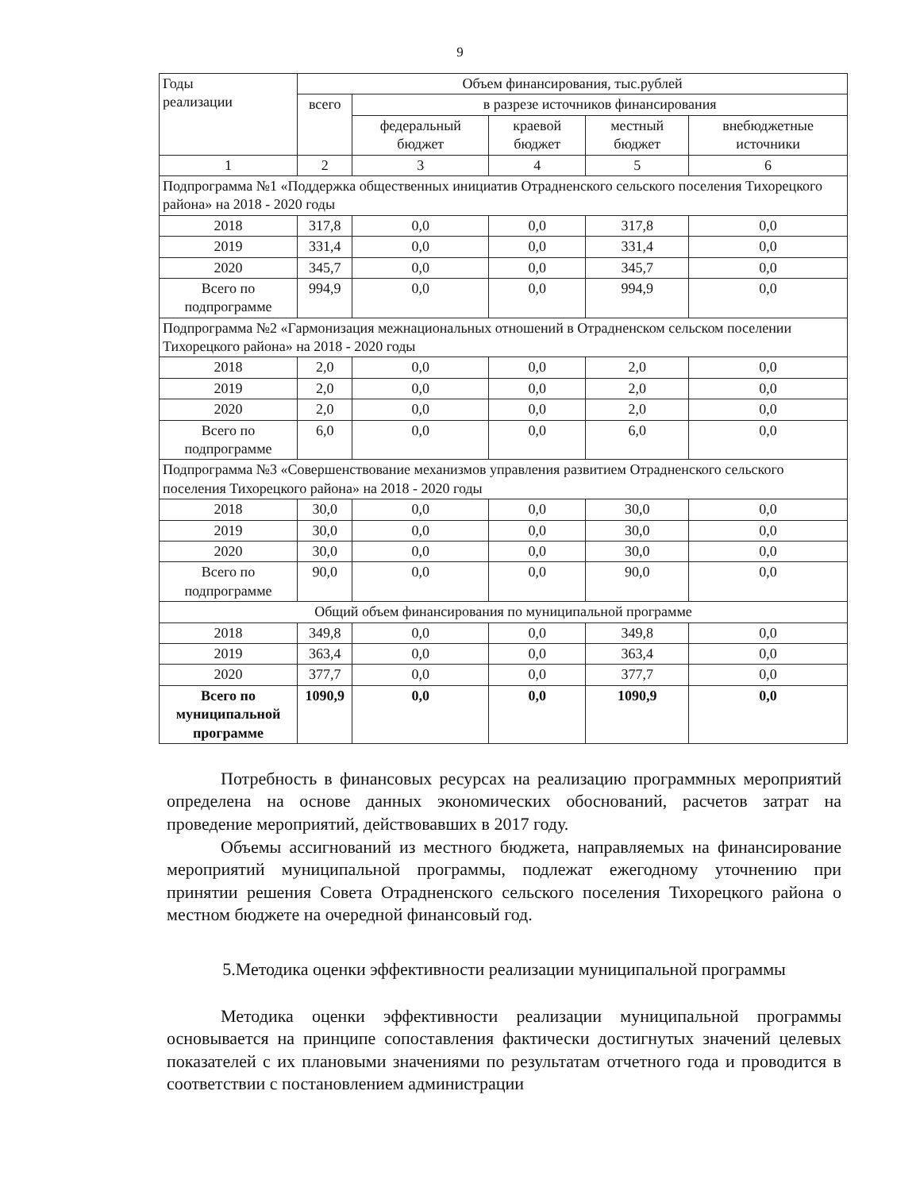9
| Годы реализации | Объем финансирования, тыс.рублей | | | | |
| --- | --- | --- | --- | --- | --- |
| | всего | в разрезе источников финансирования | | | |
| | | федеральный бюджет | краевой бюджет | местный бюджет | внебюджетные источники |
| 1 | 2 | 3 | 4 | 5 | 6 |
| Подпрограмма №1 «Поддержка общественных инициатив Отрадненского сельского поселения Тихорецкого района» на 2018 - 2020 годы | | | | | |
| 2018 | 317,8 | 0,0 | 0,0 | 317,8 | 0,0 |
| 2019 | 331,4 | 0,0 | 0,0 | 331,4 | 0,0 |
| 2020 | 345,7 | 0,0 | 0,0 | 345,7 | 0,0 |
| Всего по подпрограмме | 994,9 | 0,0 | 0,0 | 994,9 | 0,0 |
| Подпрограмма №2 «Гармонизация межнациональных отношений в Отрадненском сельском поселении Тихорецкого района» на 2018 - 2020 годы | | | | | |
| 2018 | 2,0 | 0,0 | 0,0 | 2,0 | 0,0 |
| 2019 | 2,0 | 0,0 | 0,0 | 2,0 | 0,0 |
| 2020 | 2,0 | 0,0 | 0,0 | 2,0 | 0,0 |
| Всего по подпрограмме | 6,0 | 0,0 | 0,0 | 6,0 | 0,0 |
| Подпрограмма №3 «Совершенствование механизмов управления развитием Отрадненского сельского поселения Тихорецкого района» на 2018 - 2020 годы | | | | | |
| 2018 | 30,0 | 0,0 | 0,0 | 30,0 | 0,0 |
| 2019 | 30,0 | 0,0 | 0,0 | 30,0 | 0,0 |
| 2020 | 30,0 | 0,0 | 0,0 | 30,0 | 0,0 |
| Всего по подпрограмме | 90,0 | 0,0 | 0,0 | 90,0 | 0,0 |
| Общий объем финансирования по муниципальной программе | | | | | |
| 2018 | 349,8 | 0,0 | 0,0 | 349,8 | 0,0 |
| 2019 | 363,4 | 0,0 | 0,0 | 363,4 | 0,0 |
| 2020 | 377,7 | 0,0 | 0,0 | 377,7 | 0,0 |
| Всего по муниципальной программе | 1090,9 | 0,0 | 0,0 | 1090,9 | 0,0 |
Потребность в финансовых ресурсах на реализацию программных мероприятий определена на основе данных экономических обоснований, расчетов затрат на проведение мероприятий, действовавших в 2017 году.
Объемы ассигнований из местного бюджета, направляемых на финансирование мероприятий муниципальной программы, подлежат ежегодному уточнению при принятии решения Совета Отрадненского сельского поселения Тихорецкого района о местном бюджете на очередной финансовый год.
5.Методика оценки эффективности реализации муниципальной программы
Методика оценки эффективности реализации муниципальной программы основывается на принципе сопоставления фактически достигнутых значений целевых показателей с их плановыми значениями по результатам отчетного года и проводится в соответствии с постановлением администрации